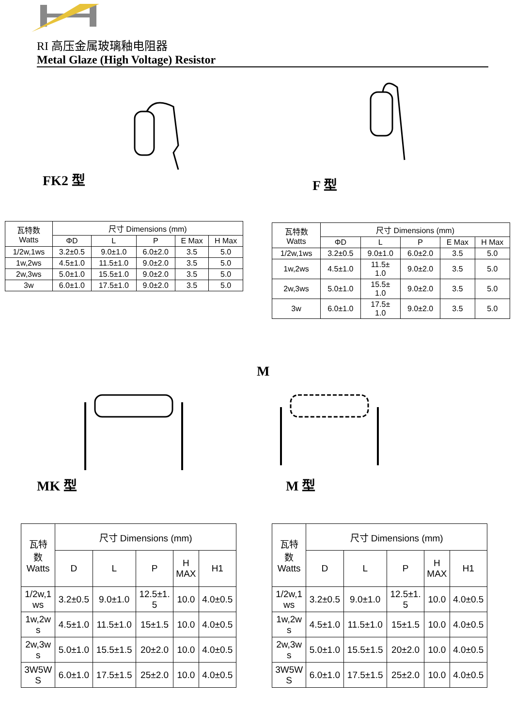RI 高压金属玻璃釉电阻器
Metal Glaze (High Voltage) Resistor
FK2 型
F 型
| 瓦特数 Watts | 尺寸 Dimensions (mm) | | | | |
| --- | --- | --- | --- | --- | --- |
| | ΦD | L | P | E Max | H Max |
| 1/2w,1ws | 3.2±0.5 | 9.0±1.0 | 6.0±2.0 | 3.5 | 5.0 |
| 1w,2ws | 4.5±1.0 | 11.5±1.0 | 9.0±2.0 | 3.5 | 5.0 |
| 2w,3ws | 5.0±1.0 | 15.5±1.0 | 9.0±2.0 | 3.5 | 5.0 |
| 3w | 6.0±1.0 | 17.5±1.0 | 9.0±2.0 | 3.5 | 5.0 |
| 瓦特数 Watts | 尺寸 Dimensions (mm) | | | | |
| --- | --- | --- | --- | --- | --- |
| | ΦD | L | P | E Max | H Max |
| 1/2w,1ws | 3.2±0.5 | 9.0±1.0 | 6.0±2.0 | 3.5 | 5.0 |
| 1w,2ws | 4.5±1.0 | 11.5± 1.0 | 9.0±2.0 | 3.5 | 5.0 |
| 2w,3ws | 5.0±1.0 | 15.5± 1.0 | 9.0±2.0 | 3.5 | 5.0 |
| 3w | 6.0±1.0 | 17.5± 1.0 | 9.0±2.0 | 3.5 | 5.0 |
MK 型
M
M 型
| 瓦特 数 Watts | 尺寸 Dimensions (mm) | | | | |
| --- | --- | --- | --- | --- | --- |
| | D | L | P | H MAX | H1 |
| 1/2w,1 ws | 3.2±0.5 | 9.0±1.0 | 12.5±1. 5 | 10.0 | 4.0±0.5 |
| 1w,2w s | 4.5±1.0 | 11.5±1.0 | 15±1.5 | 10.0 | 4.0±0.5 |
| 2w,3w s | 5.0±1.0 | 15.5±1.5 | 20±2.0 | 10.0 | 4.0±0.5 |
| 3W5W S | 6.0±1.0 | 17.5±1.5 | 25±2.0 | 10.0 | 4.0±0.5 |
| 瓦特 数 Watts | 尺寸 Dimensions (mm) | | | | |
| --- | --- | --- | --- | --- | --- |
| | D | L | P | H MAX | H1 |
| 1/2w,1 ws | 3.2±0.5 | 9.0±1.0 | 12.5±1. 5 | 10.0 | 4.0±0.5 |
| 1w,2w s | 4.5±1.0 | 11.5±1.0 | 15±1.5 | 10.0 | 4.0±0.5 |
| 2w,3w s | 5.0±1.0 | 15.5±1.5 | 20±2.0 | 10.0 | 4.0±0.5 |
| 3W5W S | 6.0±1.0 | 17.5±1.5 | 25±2.0 | 10.0 | 4.0±0.5 |